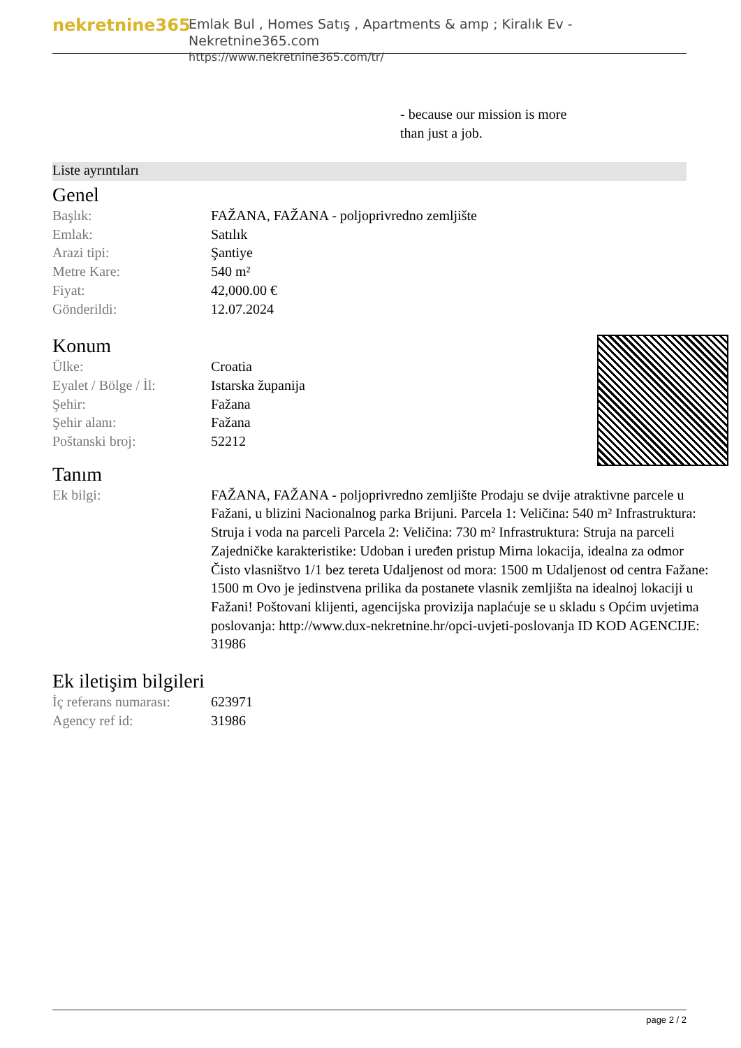nekretnine365
Emlak Bul , Homes Satış , Apartments & amp ; Kiralık Ev - Nekretnine365.com
https://www.nekretnine365.com/tr/
- because our mission is more
than just a job.
Liste ayrıntıları
Genel
| Başlık: | FAŽANA, FAŽANA - poljoprivredno zemljište |
| Emlak: | Satılık |
| Arazi tipi: | Şantiye |
| Metre Kare: | 540 m² |
| Fiyat: | 42,000.00 € |
| Gönderildi: | 12.07.2024 |
Konum
| Ülke: | Croatia |
| Eyalet / Bölge / İl: | Istarska županija |
| Şehir: | Fažana |
| Şehir alanı: | Fažana |
| Poštanski broj: | 52212 |
Tanım
| Ek bilgi: | FAŽANA, FAŽANA - poljoprivredno zemljište Prodaju se dvije atraktivne parcele u Fažani, u blizini Nacionalnog parka Brijuni. Parcela 1: Veličina: 540 m² Infrastruktura: Struja i voda na parceli Parcela 2: Veličina: 730 m² Infrastruktura: Struja na parceli Zajedničke karakteristike: Udoban i uređen pristup Mirna lokacija, idealna za odmor Čisto vlasništvo 1/1 bez tereta Udaljenost od mora: 1500 m Udaljenost od centra Fažane: 1500 m Ovo je jedinstvena prilika da postanete vlasnik zemljišta na idealnoj lokaciji u Fažani! Poštovani klijenti, agencijska provizija naplaćuje se u skladu s Općim uvjetima poslovanja: http://www.dux-nekretnine.hr/opci-uvjeti-poslovanja ID KOD AGENCIJE: 31986 |
Ek iletişim bilgileri
| İç referans numarası: | 623971 |
| Agency ref id: | 31986 |
page 2 / 2